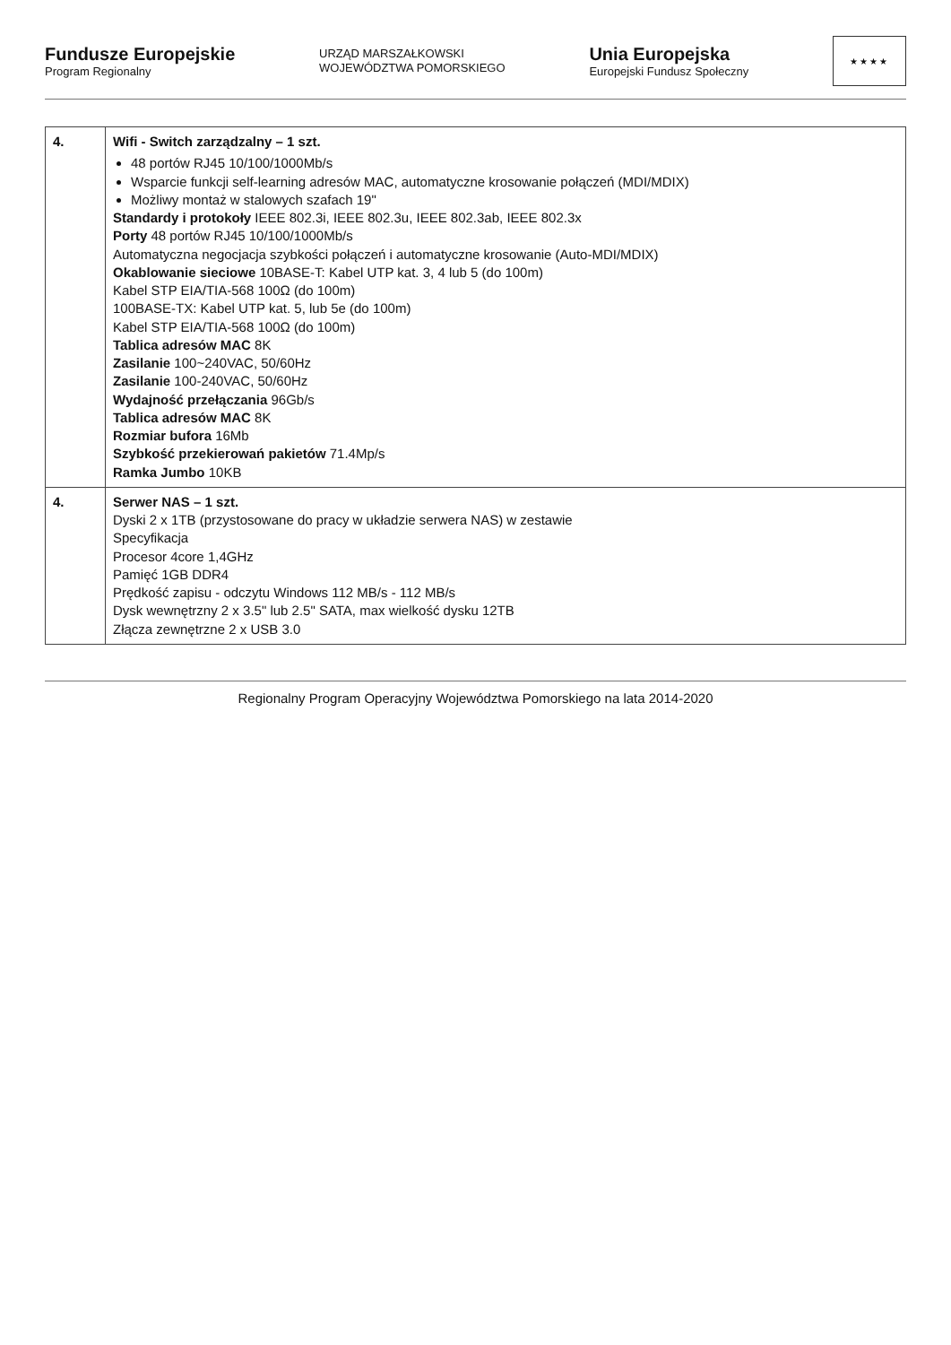Fundusze Europejskie
Program Regionalny
URZĄD MARSZAŁKOWSKI
WOJEWÓDZTWA POMORSKIEGO
Unia Europejska
Europejski Fundusz Społeczny
★★★★
| 4. | Wifi - Switch zarządzalny – 1 szt. 48 portów RJ45 10/100/1000Mb/s Wsparcie funkcji self-learning adresów MAC, automatyczne krosowanie połączeń (MDI/MDIX) Możliwy montaż w stalowych szafach 19" Standardy i protokoły IEEE 802.3i, IEEE 802.3u, IEEE 802.3ab, IEEE 802.3x Porty 48 portów RJ45 10/100/1000Mb/s Automatyczna negocjacja szybkości połączeń i automatyczne krosowanie (Auto-MDI/MDIX) Okablowanie sieciowe 10BASE-T: Kabel UTP kat. 3, 4 lub 5 (do 100m) Kabel STP EIA/TIA-568 100Ω (do 100m) 100BASE-TX: Kabel UTP kat. 5, lub 5e (do 100m) Kabel STP EIA/TIA-568 100Ω (do 100m) Tablica adresów MAC 8K Zasilanie 100~240VAC, 50/60Hz Zasilanie 100-240VAC, 50/60Hz Wydajność przełączania 96Gb/s Tablica adresów MAC 8K Rozmiar bufora 16Mb Szybkość przekierowań pakietów 71.4Mp/s Ramka Jumbo 10KB |
| 4. | Serwer NAS – 1 szt. Dyski 2 x 1TB (przystosowane do pracy w układzie serwera NAS) w zestawie Specyfikacja Procesor 4core 1,4GHz Pamięć 1GB DDR4 Prędkość zapisu - odczytu Windows 112 MB/s - 112 MB/s Dysk wewnętrzny 2 x 3.5" lub 2.5" SATA, max wielkość dysku 12TB Złącza zewnętrzne 2 x USB 3.0 |
Regionalny Program Operacyjny Województwa Pomorskiego na lata 2014-2020